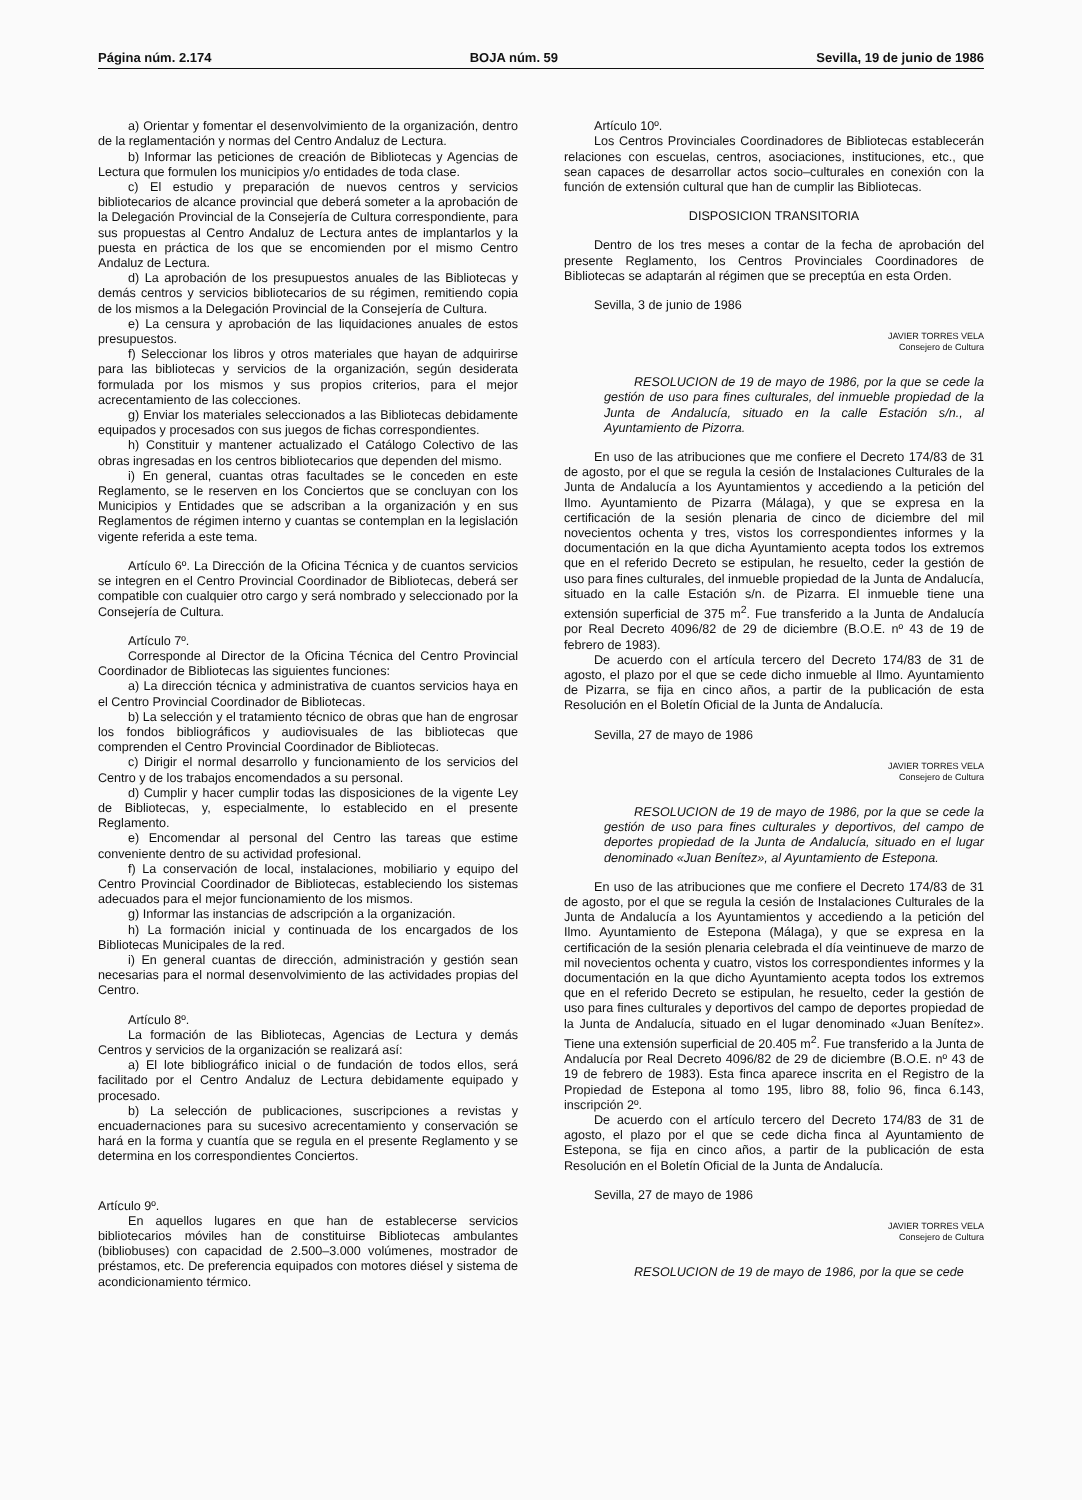Página núm. 2.174 BOJA núm. 59 Sevilla, 19 de junio de 1986
a) Orientar y fomentar el desenvolvimiento de la organización, dentro de la reglamentación y normas del Centro Andaluz de Lectura.
b) Informar las peticiones de creación de Bibliotecas y Agencias de Lectura que formulen los municipios y/o entidades de toda clase.
c) El estudio y preparación de nuevos centros y servicios bibliotecarios de alcance provincial que deberá someter a la aprobación de la Delegación Provincial de la Consejería de Cultura correspondiente, para sus propuestas al Centro Andaluz de Lectura antes de implantarlos y la puesta en práctica de los que se encomienden por el mismo Centro Andaluz de Lectura.
d) La aprobación de los presupuestos anuales de las Bibliotecas y demás centros y servicios bibliotecarios de su régimen, remitiendo copia de los mismos a la Delegación Provincial de la Consejería de Cultura.
e) La censura y aprobación de las liquidaciones anuales de estos presupuestos.
f) Seleccionar los libros y otros materiales que hayan de adquirirse para las bibliotecas y servicios de la organización, según desiderata formulada por los mismos y sus propios criterios, para el mejor acrecentamiento de las colecciones.
g) Enviar los materiales seleccionados a las Bibliotecas debidamente equipados y procesados con sus juegos de fichas correspondientes.
h) Constituir y mantener actualizado el Catálogo Colectivo de las obras ingresadas en los centros bibliotecarios que dependen del mismo.
i) En general, cuantas otras facultades se le conceden en este Reglamento, se le reserven en los Conciertos que se concluyan con los Municipios y Entidades que se adscriban a la organización y en sus Reglamentos de régimen interno y cuantas se contemplan en la legislación vigente referida a este tema.
Artículo 6º. La Dirección de la Oficina Técnica y de cuantos servicios se integren en el Centro Provincial Coordinador de Bibliotecas, deberá ser compatible con cualquier otro cargo y será nombrado y seleccionado por la Consejería de Cultura.
Artículo 7º.
Corresponde al Director de la Oficina Técnica del Centro Provincial Coordinador de Bibliotecas las siguientes funciones:
a) La dirección técnica y administrativa de cuantos servicios haya en el Centro Provincial Coordinador de Bibliotecas.
b) La selección y el tratamiento técnico de obras que han de engrosar los fondos bibliográficos y audiovisuales de las bibliotecas que comprenden el Centro Provincial Coordinador de Bibliotecas.
c) Dirigir el normal desarrollo y funcionamiento de los servicios del Centro y de los trabajos encomendados a su personal.
d) Cumplir y hacer cumplir todas las disposiciones de la vigente Ley de Bibliotecas, y, especialmente, lo establecido en el presente Reglamento.
e) Encomendar al personal del Centro las tareas que estime conveniente dentro de su actividad profesional.
f) La conservación de local, instalaciones, mobiliario y equipo del Centro Provincial Coordinador de Bibliotecas, estableciendo los sistemas adecuados para el mejor funcionamiento de los mismos.
g) Informar las instancias de adscripción a la organización.
h) La formación inicial y continuada de los encargados de los Bibliotecas Municipales de la red.
i) En general cuantas de dirección, administración y gestión sean necesarias para el normal desenvolvimiento de las actividades propias del Centro.
Artículo 8º.
La formación de las Bibliotecas, Agencias de Lectura y demás Centros y servicios de la organización se realizará así:
a) El lote bibliográfico inicial o de fundación de todos ellos, será facilitado por el Centro Andaluz de Lectura debidamente equipado y procesado.
b) La selección de publicaciones, suscripciones a revistas y encuadernaciones para su sucesivo acrecentamiento y conservación se hará en la forma y cuantía que se regula en el presente Reglamento y se determina en los correspondientes Conciertos.
Artículo 9º.
En aquellos lugares en que han de establecerse servicios bibliotecarios móviles han de constituirse Bibliotecas ambulantes (bibliobuses) con capacidad de 2.500–3.000 volúmenes, mostrador de préstamos, etc. De preferencia equipados con motores diésel y sistema de acondicionamiento térmico.
Artículo 10º.
Los Centros Provinciales Coordinadores de Bibliotecas establecerán relaciones con escuelas, centros, asociaciones, instituciones, etc., que sean capaces de desarrollar actos socio–culturales en conexión con la función de extensión cultural que han de cumplir las Bibliotecas.
DISPOSICION TRANSITORIA
Dentro de los tres meses a contar de la fecha de aprobación del presente Reglamento, los Centros Provinciales Coordinadores de Bibliotecas se adaptarán al régimen que se preceptúa en esta Orden.
Sevilla, 3 de junio de 1986
JAVIER TORRES VELA
Consejero de Cultura
RESOLUCION de 19 de mayo de 1986, por la que se cede la gestión de uso para fines culturales, del inmueble propiedad de la Junta de Andalucía, situado en la calle Estación s/n., al Ayuntamiento de Pizorra.
En uso de las atribuciones que me confiere el Decreto 174/83 de 31 de agosto, por el que se regula la cesión de Instalaciones Culturales de la Junta de Andalucía a los Ayuntamientos y accediendo a la petición del Ilmo. Ayuntamiento de Pizarra (Málaga), y que se expresa en la certificación de la sesión plenaria de cinco de diciembre del mil novecientos ochenta y tres, vistos los correspondientes informes y la documentación en la que dicha Ayuntamiento acepta todos los extremos que en el referido Decreto se estipulan, he resuelto, ceder la gestión de uso para fines culturales, del inmueble propiedad de la Junta de Andalucía, situado en la calle Estación s/n. de Pizarra. El inmueble tiene una extensión superficial de 375 m<sup>2</sup>. Fue transferido a la Junta de Andalucía por Real Decreto 4096/82 de 29 de diciembre (B.O.E. nº 43 de 19 de febrero de 1983).
De acuerdo con el artícula tercero del Decreto 174/83 de 31 de agosto, el plazo por el que se cede dicho inmueble al Ilmo. Ayuntamiento de Pizarra, se fija en cinco años, a partir de la publicación de esta Resolución en el Boletín Oficial de la Junta de Andalucía.
Sevilla, 27 de mayo de 1986
JAVIER TORRES VELA
Consejero de Cultura
RESOLUCION de 19 de mayo de 1986, por la que se cede la gestión de uso para fines culturales y deportivos, del campo de deportes propiedad de la Junta de Andalucía, situado en el lugar denominado «Juan Benítez», al Ayuntamiento de Estepona.
En uso de las atribuciones que me confiere el Decreto 174/83 de 31 de agosto, por el que se regula la cesión de Instalaciones Culturales de la Junta de Andalucía a los Ayuntamientos y accediendo a la petición del Ilmo. Ayuntamiento de Estepona (Málaga), y que se expresa en la certificación de la sesión plenaria celebrada el día veintinueve de marzo de mil novecientos ochenta y cuatro, vistos los correspondientes informes y la documentación en la que dicho Ayuntamiento acepta todos los extremos que en el referido Decreto se estipulan, he resuelto, ceder la gestión de uso para fines culturales y deportivos del campo de deportes propiedad de la Junta de Andalucía, situado en el lugar denominado «Juan Benítez». Tiene una extensión superficial de 20.405 m<sup>2</sup>. Fue transferido a la Junta de Andalucía por Real Decreto 4096/82 de 29 de diciembre (B.O.E. nº 43 de 19 de febrero de 1983). Esta finca aparece inscrita en el Registro de la Propiedad de Estepona al tomo 195, libro 88, folio 96, finca 6.143, inscripción 2º.
De acuerdo con el artículo tercero del Decreto 174/83 de 31 de agosto, el plazo por el que se cede dicha finca al Ayuntamiento de Estepona, se fija en cinco años, a partir de la publicación de esta Resolución en el Boletín Oficial de la Junta de Andalucía.
Sevilla, 27 de mayo de 1986
JAVIER TORRES VELA
Consejero de Cultura
RESOLUCION de 19 de mayo de 1986, por la que se cede